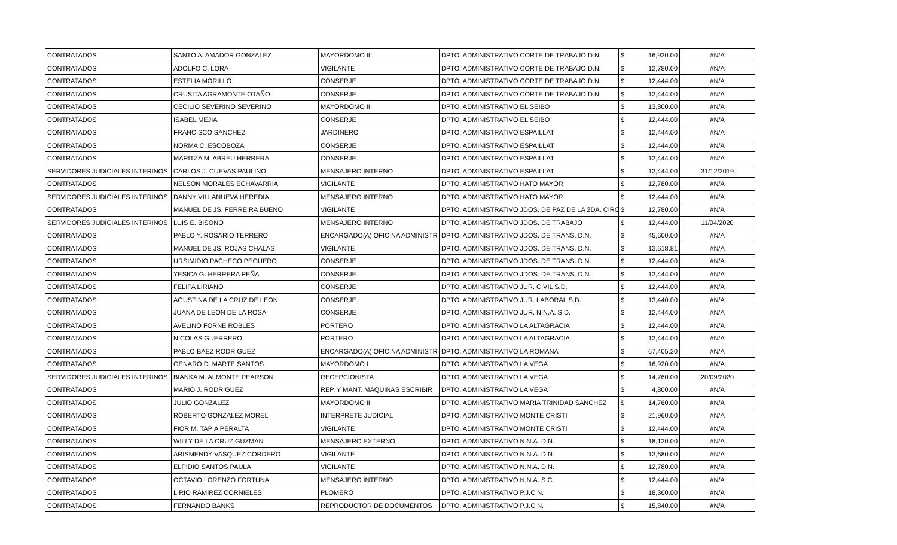| CONTRATADOS | SANTO A. AMADOR GONZALEZ | MAYORDOMO III | DPTO. ADMINISTRATIVO CORTE DE TRABAJO D.N. | $ | 16,920.00 | #N/A |
| CONTRATADOS | ADOLFO C. LORA | VIGILANTE | DPTO. ADMINISTRATIVO CORTE DE TRABAJO D.N. | $ | 12,780.00 | #N/A |
| CONTRATADOS | ESTELIA MORILLO | CONSERJE | DPTO. ADMINISTRATIVO CORTE DE TRABAJO D.N. | $ | 12,444.00 | #N/A |
| CONTRATADOS | CRUSITA AGRAMONTE OTAÑO | CONSERJE | DPTO. ADMINISTRATIVO CORTE DE TRABAJO D.N. | $ | 12,444.00 | #N/A |
| CONTRATADOS | CECILIO SEVERINO SEVERINO | MAYORDOMO III | DPTO. ADMINISTRATIVO EL SEIBO | $ | 13,800.00 | #N/A |
| CONTRATADOS | ISABEL MEJIA | CONSERJE | DPTO. ADMINISTRATIVO EL SEIBO | $ | 12,444.00 | #N/A |
| CONTRATADOS | FRANCISCO SANCHEZ | JARDINERO | DPTO. ADMINISTRATIVO ESPAILLAT | $ | 12,444.00 | #N/A |
| CONTRATADOS | NORMA C. ESCOBOZA | CONSERJE | DPTO. ADMINISTRATIVO ESPAILLAT | $ | 12,444.00 | #N/A |
| CONTRATADOS | MARITZA M. ABREU HERRERA | CONSERJE | DPTO. ADMINISTRATIVO ESPAILLAT | $ | 12,444.00 | #N/A |
| SERVIDORES JUDICIALES INTERINOS | CARLOS J. CUEVAS PAULINO | MENSAJERO INTERNO | DPTO. ADMINISTRATIVO ESPAILLAT | $ | 12,444.00 | 31/12/2019 |
| CONTRATADOS | NELSON MORALES ECHAVARRIA | VIGILANTE | DPTO. ADMINISTRATIVO HATO MAYOR | $ | 12,780.00 | #N/A |
| SERVIDORES JUDICIALES INTERINOS | DANNY VILLANUEVA HEREDIA | MENSAJERO INTERNO | DPTO. ADMINISTRATIVO HATO MAYOR | $ | 12,444.00 | #N/A |
| CONTRATADOS | MANUEL DE JS. FERREIRA BUENO | VIGILANTE | DPTO. ADMINISTRATIVO JDOS. DE PAZ DE LA 2DA. CIRC | $ | 12,780.00 | #N/A |
| SERVIDORES JUDICIALES INTERINOS | LUIS E. BISONO | MENSAJERO INTERNO | DPTO. ADMINISTRATIVO JDOS. DE TRABAJO | $ | 12,444.00 | 11/04/2020 |
| CONTRATADOS | PABLO Y. ROSARIO TERRERO | ENCARGADO(A) OFICINA ADMINISTR | DPTO. ADMINISTRATIVO JDOS. DE TRANS. D.N. | $ | 45,600.00 | #N/A |
| CONTRATADOS | MANUEL DE JS. ROJAS CHALAS | VIGILANTE | DPTO. ADMINISTRATIVO JDOS. DE TRANS. D.N. | $ | 13,618.81 | #N/A |
| CONTRATADOS | URSIMIDIO PACHECO PEGUERO | CONSERJE | DPTO. ADMINISTRATIVO JDOS. DE TRANS. D.N. | $ | 12,444.00 | #N/A |
| CONTRATADOS | YESICA G. HERRERA PEÑA | CONSERJE | DPTO. ADMINISTRATIVO JDOS. DE TRANS. D.N. | $ | 12,444.00 | #N/A |
| CONTRATADOS | FELIPA LIRIANO | CONSERJE | DPTO. ADMINISTRATIVO JUR. CIVIL S.D. | $ | 12,444.00 | #N/A |
| CONTRATADOS | AGUSTINA DE LA CRUZ DE LEON | CONSERJE | DPTO. ADMINISTRATIVO JUR. LABORAL S.D. | $ | 13,440.00 | #N/A |
| CONTRATADOS | JUANA DE LEON DE LA ROSA | CONSERJE | DPTO. ADMINISTRATIVO JUR. N.N.A. S.D. | $ | 12,444.00 | #N/A |
| CONTRATADOS | AVELINO FORNE ROBLES | PORTERO | DPTO. ADMINISTRATIVO LA ALTAGRACIA | $ | 12,444.00 | #N/A |
| CONTRATADOS | NICOLAS GUERRERO | PORTERO | DPTO. ADMINISTRATIVO LA ALTAGRACIA | $ | 12,444.00 | #N/A |
| CONTRATADOS | PABLO BAEZ RODRIGUEZ | ENCARGADO(A) OFICINA ADMINISTR | DPTO. ADMINISTRATIVO LA ROMANA | $ | 67,405.20 | #N/A |
| CONTRATADOS | GENARO D. MARTE SANTOS | MAYORDOMO I | DPTO. ADMINISTRATIVO LA VEGA | $ | 16,920.00 | #N/A |
| SERVIDORES JUDICIALES INTERINOS | BIANKA M. ALMONTE PEARSON | RECEPCIONISTA | DPTO. ADMINISTRATIVO LA VEGA | $ | 14,760.00 | 20/09/2020 |
| CONTRATADOS | MARIO J. RODRIGUEZ | REP. Y MANT. MAQUINAS ESCRIBIR | DPTO. ADMINISTRATIVO LA VEGA | $ | 4,800.00 | #N/A |
| CONTRATADOS | JULIO GONZALEZ | MAYORDOMO II | DPTO. ADMINISTRATIVO MARIA TRINIDAD SANCHEZ | $ | 14,760.00 | #N/A |
| CONTRATADOS | ROBERTO GONZALEZ MOREL | INTERPRETE JUDICIAL | DPTO. ADMINISTRATIVO MONTE CRISTI | $ | 21,960.00 | #N/A |
| CONTRATADOS | FIOR M. TAPIA PERALTA | VIGILANTE | DPTO. ADMINISTRATIVO MONTE CRISTI | $ | 12,444.00 | #N/A |
| CONTRATADOS | WILLY DE LA CRUZ GUZMAN | MENSAJERO EXTERNO | DPTO. ADMINISTRATIVO N.N.A. D.N. | $ | 18,120.00 | #N/A |
| CONTRATADOS | ARISMENDY VASQUEZ CORDERO | VIGILANTE | DPTO. ADMINISTRATIVO N.N.A. D.N. | $ | 13,680.00 | #N/A |
| CONTRATADOS | ELPIDIO SANTOS PAULA | VIGILANTE | DPTO. ADMINISTRATIVO N.N.A. D.N. | $ | 12,780.00 | #N/A |
| CONTRATADOS | OCTAVIO LORENZO FORTUNA | MENSAJERO INTERNO | DPTO. ADMINISTRATIVO N.N.A. S.C. | $ | 12,444.00 | #N/A |
| CONTRATADOS | LIRIO RAMIREZ CORNIELES | PLOMERO | DPTO. ADMINISTRATIVO P.J.C.N. | $ | 18,360.00 | #N/A |
| CONTRATADOS | FERNANDO BANKS | REPRODUCTOR DE DOCUMENTOS | DPTO. ADMINISTRATIVO P.J.C.N. | $ | 15,840.00 | #N/A |